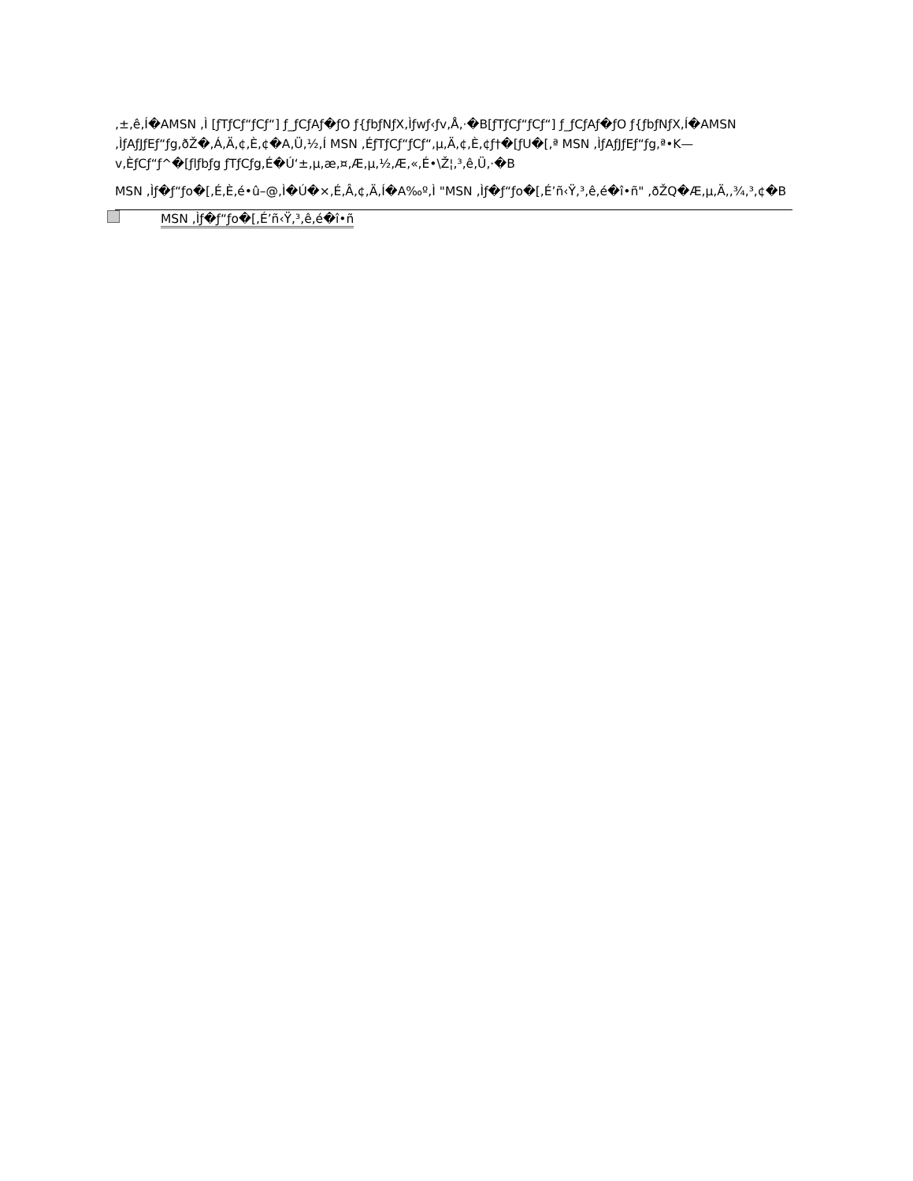,±,ê,Í�AMSN ,Ì [ƒTƒCƒ“ƒCƒ“] ƒ_ƒCƒAƒ�ƒO ƒ{ƒbƒNƒX,Ìƒwƒ‹ƒv,Å,·�B[ƒTƒCƒ“ƒCƒ“] ƒ_ƒCƒAƒ�ƒO ƒ{ƒbƒNƒX,Í�AMSN ,ÌƒAƒJƒEƒ“ƒg,ðŽ�,Á,Ä,¢,È,¢�A,Ü,½,Í MSN ,ÉƒTƒCƒ“ƒCƒ“,µ,Ä,¢,È,¢ƒ†�[ƒU�[,ª MSN ,ÌƒAƒJƒEƒ“ƒg,ª•K—v,ÈƒCƒ“ƒ^�[ƒlƒbƒg ƒTƒCƒg,É�Ú‘±,µ,æ,¤,Æ,µ,½,Æ,«,É•\Ž¦,³,ê,Ü,·�B
MSN ,Ìƒ�ƒ“ƒo�[,É,È,é•û–@,Ì�Ú�×,É,Â,¢,Ä,Í�A‰º,Ì "MSN ,Ìƒ�ƒ“ƒo�[,É’ñ‹Ÿ,³,ê,é�î•ñ" ,ðŽQ�Æ,µ,Ä,,¾,³,¢�B
MSN ,Ìƒ�ƒ“ƒo�[,É’ñ‹Ÿ,³,ê,é�î•ñ